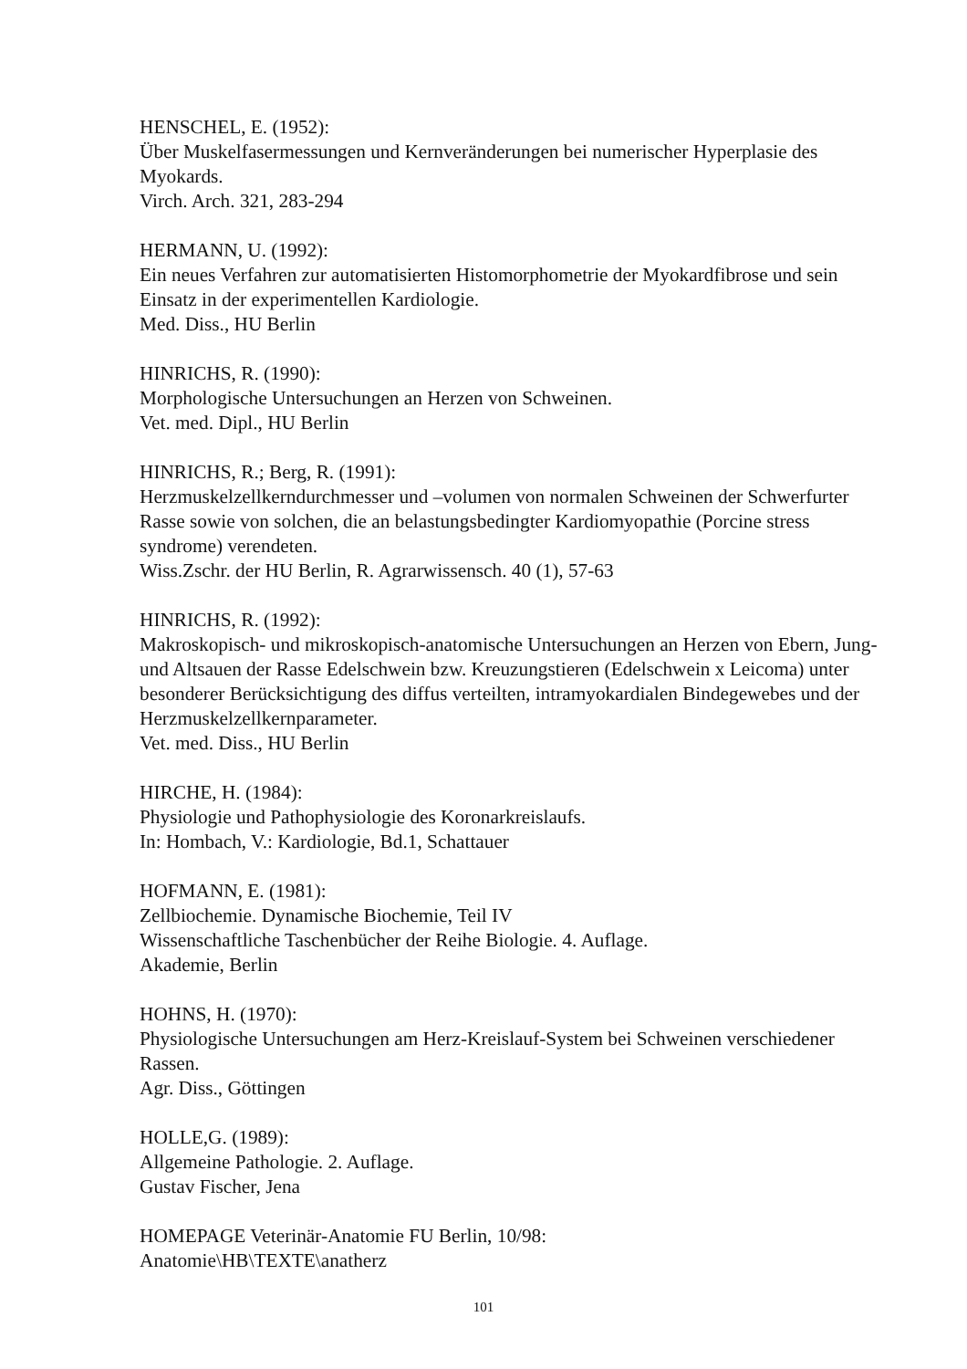HENSCHEL, E. (1952):
Über Muskelfasermessungen und Kernveränderungen bei numerischer Hyperplasie des Myokards.
Virch. Arch. 321, 283-294
HERMANN, U. (1992):
Ein neues Verfahren zur automatisierten Histomorphometrie der Myokardfibrose und sein Einsatz in der experimentellen Kardiologie.
Med. Diss., HU Berlin
HINRICHS, R. (1990):
Morphologische Untersuchungen an Herzen von Schweinen.
Vet. med. Dipl., HU Berlin
HINRICHS, R.; Berg, R. (1991):
Herzmuskelzellkerndurchmesser und –volumen von normalen Schweinen der Schwerfurter Rasse sowie von solchen, die an belastungsbedingter Kardiomyopathie (Porcine stress syndrome) verendeten.
Wiss.Zschr. der HU Berlin, R. Agrarwissensch. 40 (1), 57-63
HINRICHS, R. (1992):
Makroskopisch- und mikroskopisch-anatomische Untersuchungen an Herzen von Ebern, Jung- und Altsauen der Rasse Edelschwein bzw. Kreuzungstieren (Edelschwein x Leicoma) unter besonderer Berücksichtigung des diffus verteilten, intramyokardialen Bindegewebes und der Herzmuskelzellkernparameter.
Vet. med. Diss., HU Berlin
HIRCHE, H. (1984):
Physiologie und Pathophysiologie des Koronarkreislaufs.
In: Hombach, V.: Kardiologie, Bd.1, Schattauer
HOFMANN, E. (1981):
Zellbiochemie. Dynamische Biochemie, Teil IV
Wissenschaftliche Taschenbücher der Reihe Biologie. 4. Auflage.
Akademie, Berlin
HOHNS, H. (1970):
Physiologische Untersuchungen am Herz-Kreislauf-System bei Schweinen verschiedener Rassen.
Agr. Diss., Göttingen
HOLLE,G. (1989):
Allgemeine Pathologie. 2. Auflage.
Gustav Fischer, Jena
HOMEPAGE Veterinär-Anatomie FU Berlin, 10/98:
Anatomie\HB\TEXTE\anatherz
101